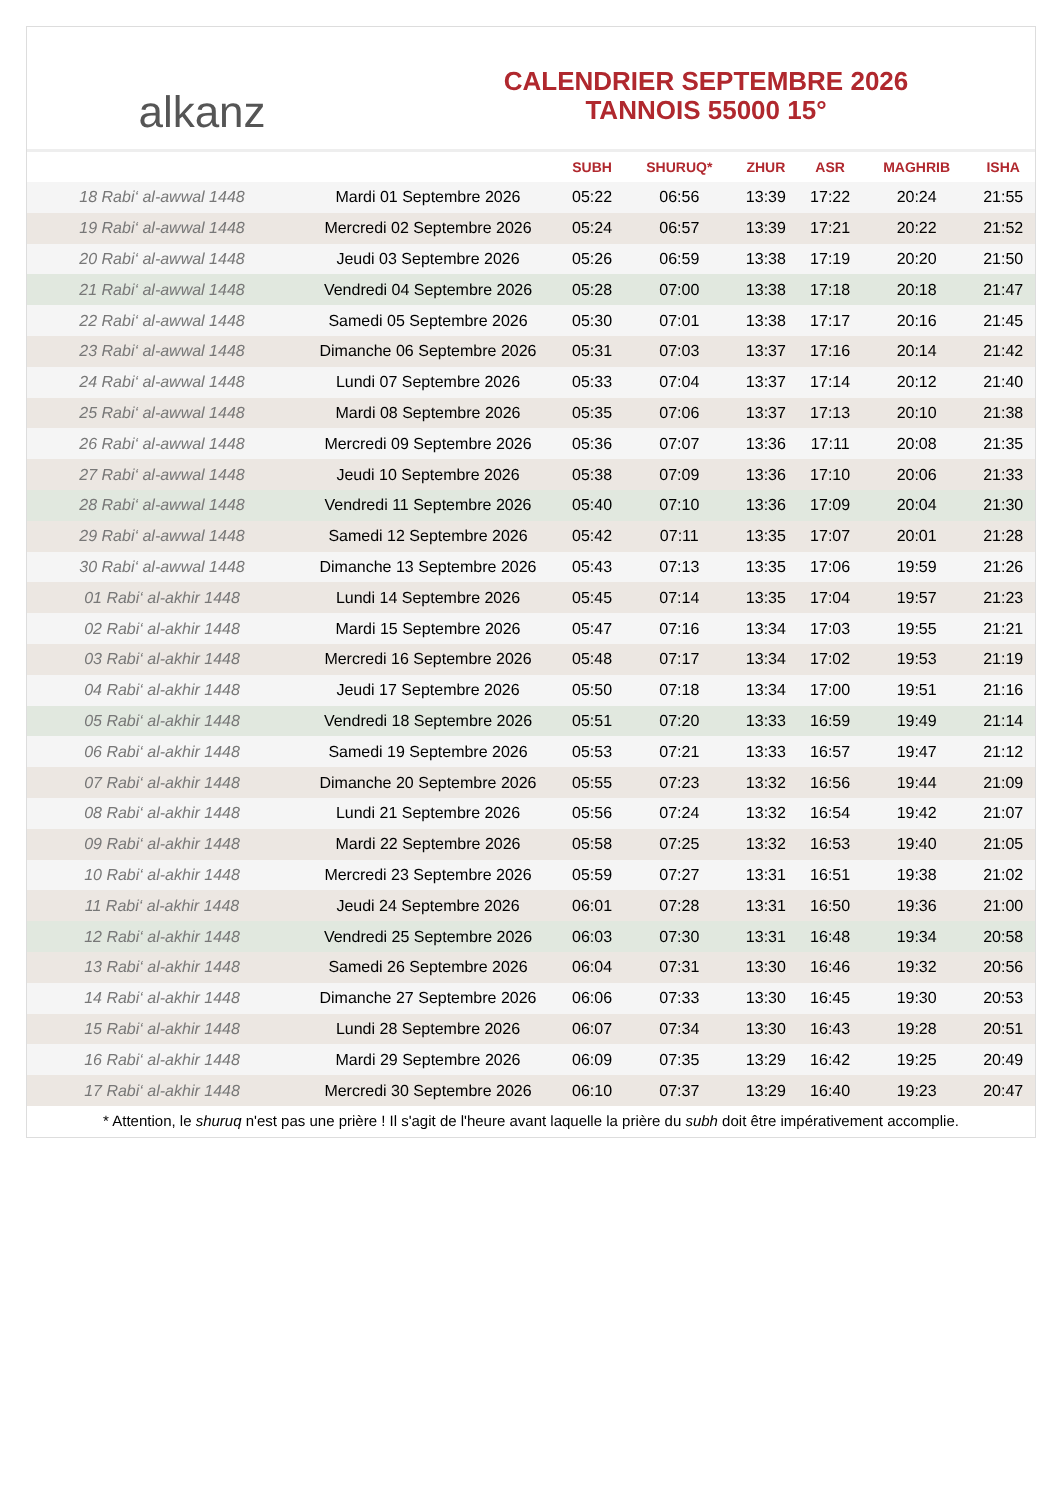alkanz
CALENDRIER SEPTEMBRE 2026
TANNOIS 55000 15°
| | | SUBH | SHURUQ* | ZHUR | ASR | MAGHRIB | ISHA |
| --- | --- | --- | --- | --- | --- | --- | --- |
| 18 Rabi‘ al-awwal 1448 | Mardi 01 Septembre 2026 | 05:22 | 06:56 | 13:39 | 17:22 | 20:24 | 21:55 |
| 19 Rabi‘ al-awwal 1448 | Mercredi 02 Septembre 2026 | 05:24 | 06:57 | 13:39 | 17:21 | 20:22 | 21:52 |
| 20 Rabi‘ al-awwal 1448 | Jeudi 03 Septembre 2026 | 05:26 | 06:59 | 13:38 | 17:19 | 20:20 | 21:50 |
| 21 Rabi‘ al-awwal 1448 | Vendredi 04 Septembre 2026 | 05:28 | 07:00 | 13:38 | 17:18 | 20:18 | 21:47 |
| 22 Rabi‘ al-awwal 1448 | Samedi 05 Septembre 2026 | 05:30 | 07:01 | 13:38 | 17:17 | 20:16 | 21:45 |
| 23 Rabi‘ al-awwal 1448 | Dimanche 06 Septembre 2026 | 05:31 | 07:03 | 13:37 | 17:16 | 20:14 | 21:42 |
| 24 Rabi‘ al-awwal 1448 | Lundi 07 Septembre 2026 | 05:33 | 07:04 | 13:37 | 17:14 | 20:12 | 21:40 |
| 25 Rabi‘ al-awwal 1448 | Mardi 08 Septembre 2026 | 05:35 | 07:06 | 13:37 | 17:13 | 20:10 | 21:38 |
| 26 Rabi‘ al-awwal 1448 | Mercredi 09 Septembre 2026 | 05:36 | 07:07 | 13:36 | 17:11 | 20:08 | 21:35 |
| 27 Rabi‘ al-awwal 1448 | Jeudi 10 Septembre 2026 | 05:38 | 07:09 | 13:36 | 17:10 | 20:06 | 21:33 |
| 28 Rabi‘ al-awwal 1448 | Vendredi 11 Septembre 2026 | 05:40 | 07:10 | 13:36 | 17:09 | 20:04 | 21:30 |
| 29 Rabi‘ al-awwal 1448 | Samedi 12 Septembre 2026 | 05:42 | 07:11 | 13:35 | 17:07 | 20:01 | 21:28 |
| 30 Rabi‘ al-awwal 1448 | Dimanche 13 Septembre 2026 | 05:43 | 07:13 | 13:35 | 17:06 | 19:59 | 21:26 |
| 01 Rabi‘ al-akhir 1448 | Lundi 14 Septembre 2026 | 05:45 | 07:14 | 13:35 | 17:04 | 19:57 | 21:23 |
| 02 Rabi‘ al-akhir 1448 | Mardi 15 Septembre 2026 | 05:47 | 07:16 | 13:34 | 17:03 | 19:55 | 21:21 |
| 03 Rabi‘ al-akhir 1448 | Mercredi 16 Septembre 2026 | 05:48 | 07:17 | 13:34 | 17:02 | 19:53 | 21:19 |
| 04 Rabi‘ al-akhir 1448 | Jeudi 17 Septembre 2026 | 05:50 | 07:18 | 13:34 | 17:00 | 19:51 | 21:16 |
| 05 Rabi‘ al-akhir 1448 | Vendredi 18 Septembre 2026 | 05:51 | 07:20 | 13:33 | 16:59 | 19:49 | 21:14 |
| 06 Rabi‘ al-akhir 1448 | Samedi 19 Septembre 2026 | 05:53 | 07:21 | 13:33 | 16:57 | 19:47 | 21:12 |
| 07 Rabi‘ al-akhir 1448 | Dimanche 20 Septembre 2026 | 05:55 | 07:23 | 13:32 | 16:56 | 19:44 | 21:09 |
| 08 Rabi‘ al-akhir 1448 | Lundi 21 Septembre 2026 | 05:56 | 07:24 | 13:32 | 16:54 | 19:42 | 21:07 |
| 09 Rabi‘ al-akhir 1448 | Mardi 22 Septembre 2026 | 05:58 | 07:25 | 13:32 | 16:53 | 19:40 | 21:05 |
| 10 Rabi‘ al-akhir 1448 | Mercredi 23 Septembre 2026 | 05:59 | 07:27 | 13:31 | 16:51 | 19:38 | 21:02 |
| 11 Rabi‘ al-akhir 1448 | Jeudi 24 Septembre 2026 | 06:01 | 07:28 | 13:31 | 16:50 | 19:36 | 21:00 |
| 12 Rabi‘ al-akhir 1448 | Vendredi 25 Septembre 2026 | 06:03 | 07:30 | 13:31 | 16:48 | 19:34 | 20:58 |
| 13 Rabi‘ al-akhir 1448 | Samedi 26 Septembre 2026 | 06:04 | 07:31 | 13:30 | 16:46 | 19:32 | 20:56 |
| 14 Rabi‘ al-akhir 1448 | Dimanche 27 Septembre 2026 | 06:06 | 07:33 | 13:30 | 16:45 | 19:30 | 20:53 |
| 15 Rabi‘ al-akhir 1448 | Lundi 28 Septembre 2026 | 06:07 | 07:34 | 13:30 | 16:43 | 19:28 | 20:51 |
| 16 Rabi‘ al-akhir 1448 | Mardi 29 Septembre 2026 | 06:09 | 07:35 | 13:29 | 16:42 | 19:25 | 20:49 |
| 17 Rabi‘ al-akhir 1448 | Mercredi 30 Septembre 2026 | 06:10 | 07:37 | 13:29 | 16:40 | 19:23 | 20:47 |
* Attention, le shuruq n'est pas une prière ! Il s'agit de l'heure avant laquelle la prière du subh doit être impérativement accomplie.